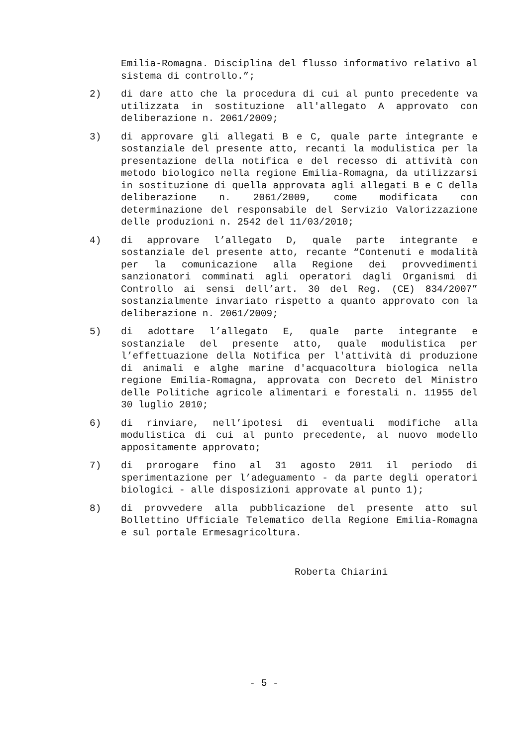Emilia-Romagna. Disciplina del flusso informativo relativo al sistema di controllo.”;
2) di dare atto che la procedura di cui al punto precedente va utilizzata in sostituzione all'allegato A approvato con deliberazione n. 2061/2009;
3) di approvare gli allegati B e C, quale parte integrante e sostanziale del presente atto, recanti la modulistica per la presentazione della notifica e del recesso di attività con metodo biologico nella regione Emilia-Romagna, da utilizzarsi in sostituzione di quella approvata agli allegati B e C della deliberazione n. 2061/2009, come modificata con determinazione del responsabile del Servizio Valorizzazione delle produzioni n. 2542 del 11/03/2010;
4) di approvare l’allegato D, quale parte integrante e sostanziale del presente atto, recante “Contenuti e modalità per la comunicazione alla Regione dei provvedimenti sanzionatori comminati agli operatori dagli Organismi di Controllo ai sensi dell’art. 30 del Reg. (CE) 834/2007” sostanzialmente invariato rispetto a quanto approvato con la deliberazione n. 2061/2009;
5) di adottare l’allegato E, quale parte integrante e sostanziale del presente atto, quale modulistica per l’effettuazione della Notifica per l'attività di produzione di animali e alghe marine d'acquacoltura biologica nella regione Emilia-Romagna, approvata con Decreto del Ministro delle Politiche agricole alimentari e forestali n. 11955 del 30 luglio 2010;
6) di rinviare, nell’ipotesi di eventuali modifiche alla modulistica di cui al punto precedente, al nuovo modello appositamente approvato;
7) di prorogare fino al 31 agosto 2011 il periodo di sperimentazione per l’adeguamento - da parte degli operatori biologici - alle disposizioni approvate al punto 1);
8) di provvedere alla pubblicazione del presente atto sul Bollettino Ufficiale Telematico della Regione Emilia-Romagna e sul portale Ermesagricoltura.
Roberta Chiarini
- 5 -